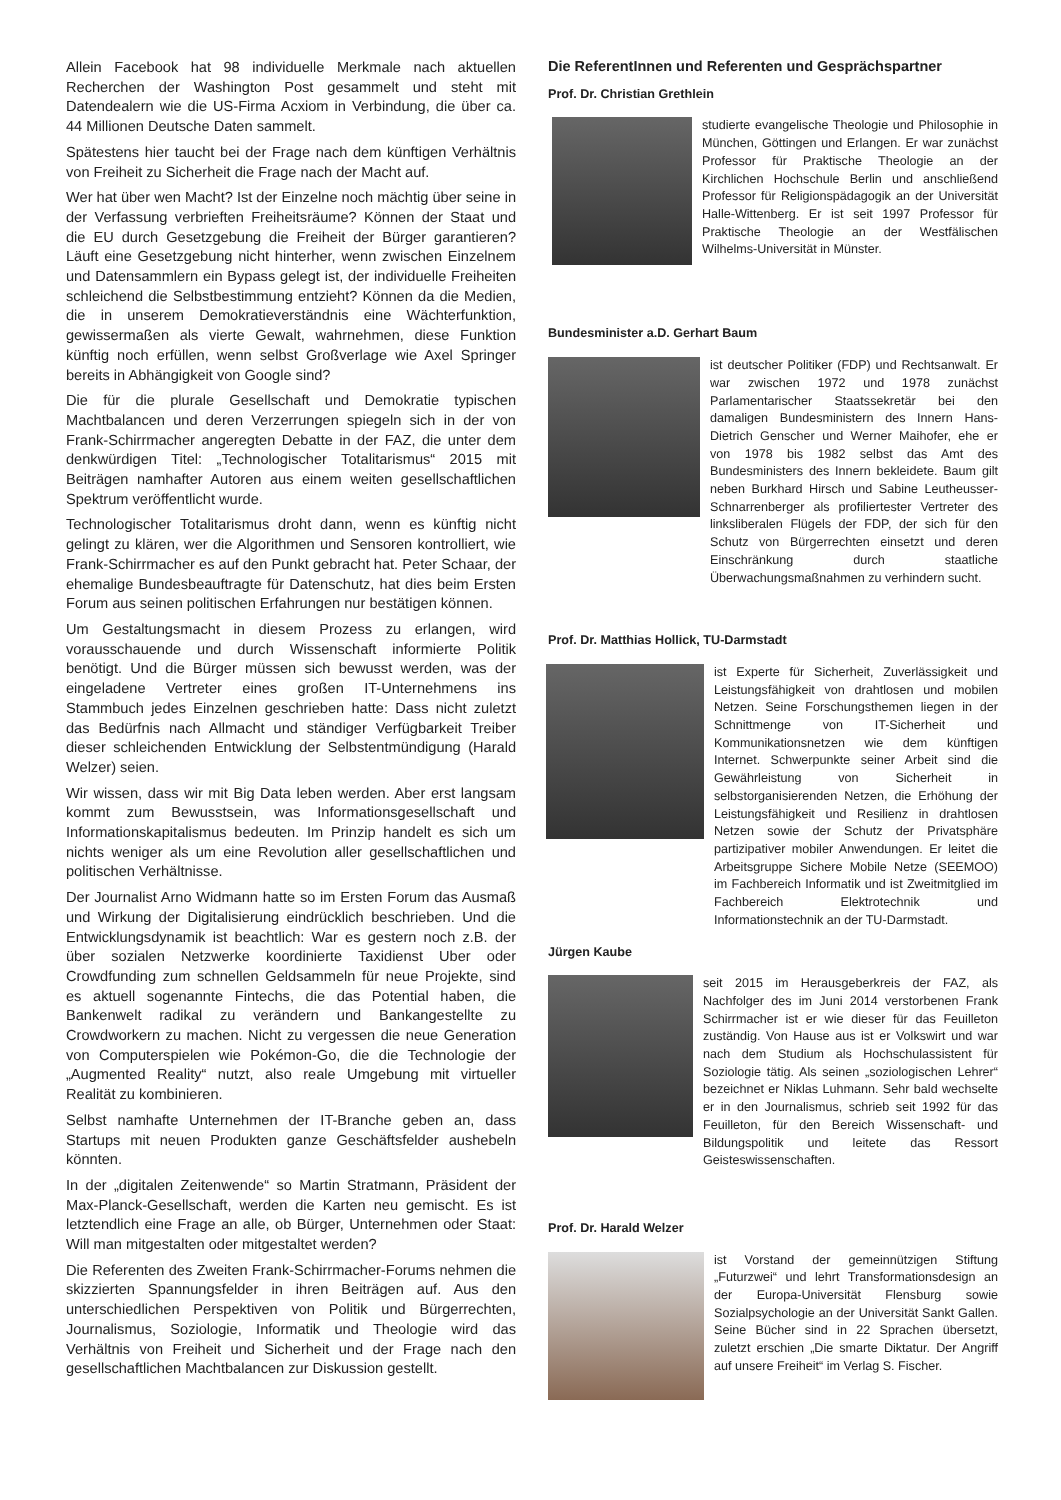Allein Facebook hat 98 individuelle Merkmale nach aktuellen Recherchen der Washington Post gesammelt und steht mit Datendealern wie die US-Firma Acxiom in Verbindung, die über ca. 44 Millionen Deutsche Daten sammelt.
Spätestens hier taucht bei der Frage nach dem künftigen Verhältnis von Freiheit zu Sicherheit die Frage nach der Macht auf.
Wer hat über wen Macht? Ist der Einzelne noch mächtig über seine in der Verfassung verbrieften Freiheitsräume? Können der Staat und die EU durch Gesetzgebung die Freiheit der Bürger garantieren? Läuft eine Gesetzgebung nicht hinterher, wenn zwischen Einzelnem und Datensammlern ein Bypass gelegt ist, der individuelle Freiheiten schleichend die Selbstbestimmung entzieht? Können da die Medien, die in unserem Demokratieverständnis eine Wächterfunktion, gewissermaßen als vierte Gewalt, wahrnehmen, diese Funktion künftig noch erfüllen, wenn selbst Großverlage wie Axel Springer bereits in Abhängigkeit von Google sind?
Die für die plurale Gesellschaft und Demokratie typischen Machtbalancen und deren Verzerrungen spiegeln sich in der von Frank-Schirrmacher angeregten Debatte in der FAZ, die unter dem denkwürdigen Titel: „Technologischer Totalitarismus“ 2015 mit Beiträgen namhafter Autoren aus einem weiten gesellschaftlichen Spektrum veröffentlicht wurde.
Technologischer Totalitarismus droht dann, wenn es künftig nicht gelingt zu klären, wer die Algorithmen und Sensoren kontrolliert, wie Frank-Schirrmacher es auf den Punkt gebracht hat. Peter Schaar, der ehemalige Bundesbeauftragte für Datenschutz, hat dies beim Ersten Forum aus seinen politischen Erfahrungen nur bestätigen können.
Um Gestaltungsmacht in diesem Prozess zu erlangen, wird vorausschauende und durch Wissenschaft informierte Politik benötigt. Und die Bürger müssen sich bewusst werden, was der eingeladene Vertreter eines großen IT-Unternehmens ins Stammbuch jedes Einzelnen geschrieben hatte: Dass nicht zuletzt das Bedürfnis nach Allmacht und ständiger Verfügbarkeit Treiber dieser schleichenden Entwicklung der Selbstentmündigung (Harald Welzer) seien.
Wir wissen, dass wir mit Big Data leben werden. Aber erst langsam kommt zum Bewusstsein, was Informationsgesellschaft und Informationskapitalismus bedeuten. Im Prinzip handelt es sich um nichts weniger als um eine Revolution aller gesellschaftlichen und politischen Verhältnisse.
Der Journalist Arno Widmann hatte so im Ersten Forum das Ausmaß und Wirkung der Digitalisierung eindrücklich beschrieben. Und die Entwicklungsdynamik ist beachtlich: War es gestern noch z.B. der über sozialen Netzwerke koordinierte Taxidienst Uber oder Crowdfunding zum schnellen Geldsammeln für neue Projekte, sind es aktuell sogenannte Fintechs, die das Potential haben, die Bankenwelt radikal zu verändern und Bankangestellte zu Crowdworkern zu machen. Nicht zu vergessen die neue Generation von Computerspielen wie Pokémon-Go, die die Technologie der „Augmented Reality“ nutzt, also reale Umgebung mit virtueller Realität zu kombinieren.
Selbst namhafte Unternehmen der IT-Branche geben an, dass Startups mit neuen Produkten ganze Geschäftsfelder aushebeln könnten.
In der „digitalen Zeitenwende“ so Martin Stratmann, Präsident der Max-Planck-Gesellschaft, werden die Karten neu gemischt. Es ist letztendlich eine Frage an alle, ob Bürger, Unternehmen oder Staat: Will man mitgestalten oder mitgestaltet werden?
Die Referenten des Zweiten Frank-Schirrmacher-Forums nehmen die skizzierten Spannungsfelder in ihren Beiträgen auf. Aus den unterschiedlichen Perspektiven von Politik und Bürgerrechten, Journalismus, Soziologie, Informatik und Theologie wird das Verhältnis von Freiheit und Sicherheit und der Frage nach den gesellschaftlichen Machtbalancen zur Diskussion gestellt.
Die ReferentInnen und Referenten und Gesprächspartner
Prof. Dr. Christian Grethlein
studierte evangelische Theologie und Philosophie in München, Göttingen und Erlangen. Er war zunächst Professor für Praktische Theologie an der Kirchlichen Hochschule Berlin und anschließend Professor für Religionspädagogik an der Universität Halle-Wittenberg. Er ist seit 1997 Professor für Praktische Theologie an der Westfälischen Wilhelms-Universität in Münster.
Bundesminister a.D. Gerhart Baum
ist deutscher Politiker (FDP) und Rechtsanwalt. Er war zwischen 1972 und 1978 zunächst Parlamentarischer Staatssekretär bei den damaligen Bundesministern des Innern Hans-Dietrich Genscher und Werner Maihofer, ehe er von 1978 bis 1982 selbst das Amt des Bundesministers des Innern bekleidete. Baum gilt neben Burkhard Hirsch und Sabine Leutheusser-Schnarrenberger als profiliertester Vertreter des linksliberalen Flügels der FDP, der sich für den Schutz von Bürgerrechten einsetzt und deren Einschränkung durch staatliche Überwachungsmaßnahmen zu verhindern sucht.
Prof. Dr. Matthias Hollick, TU-Darmstadt
ist Experte für Sicherheit, Zuverlässigkeit und Leistungsfähigkeit von drahtlosen und mobilen Netzen. Seine Forschungsthemen liegen in der Schnittmenge von IT-Sicherheit und Kommunikationsnetzen wie dem künftigen Internet. Schwerpunkte seiner Arbeit sind die Gewährleistung von Sicherheit in selbstorganisierenden Netzen, die Erhöhung der Leistungsfähigkeit und Resilienz in drahtlosen Netzen sowie der Schutz der Privatsphäre partizipativer mobiler Anwendungen. Er leitet die Arbeitsgruppe Sichere Mobile Netze (SEEMOO) im Fachbereich Informatik und ist Zweitmitglied im Fachbereich Elektrotechnik und Informationstechnik an der TU-Darmstadt.
Jürgen Kaube
seit 2015 im Herausgeberkreis der FAZ, als Nachfolger des im Juni 2014 verstorbenen Frank Schirrmacher ist er wie dieser für das Feuilleton zuständig. Von Hause aus ist er Volkswirt und war nach dem Studium als Hochschulassistent für Soziologie tätig. Als seinen „soziologischen Lehrer“ bezeichnet er Niklas Luhmann. Sehr bald wechselte er in den Journalismus, schrieb seit 1992 für das Feuilleton, für den Bereich Wissenschaft- und Bildungspolitik und leitete das Ressort Geisteswissenschaften.
Prof. Dr. Harald Welzer
ist Vorstand der gemeinnützigen Stiftung „Futurzwei“ und lehrt Transformationsdesign an der Europa-Universität Flensburg sowie Sozialpsychologie an der Universität Sankt Gallen. Seine Bücher sind in 22 Sprachen übersetzt, zuletzt erschien „Die smarte Diktatur. Der Angriff auf unsere Freiheit“ im Verlag S. Fischer.